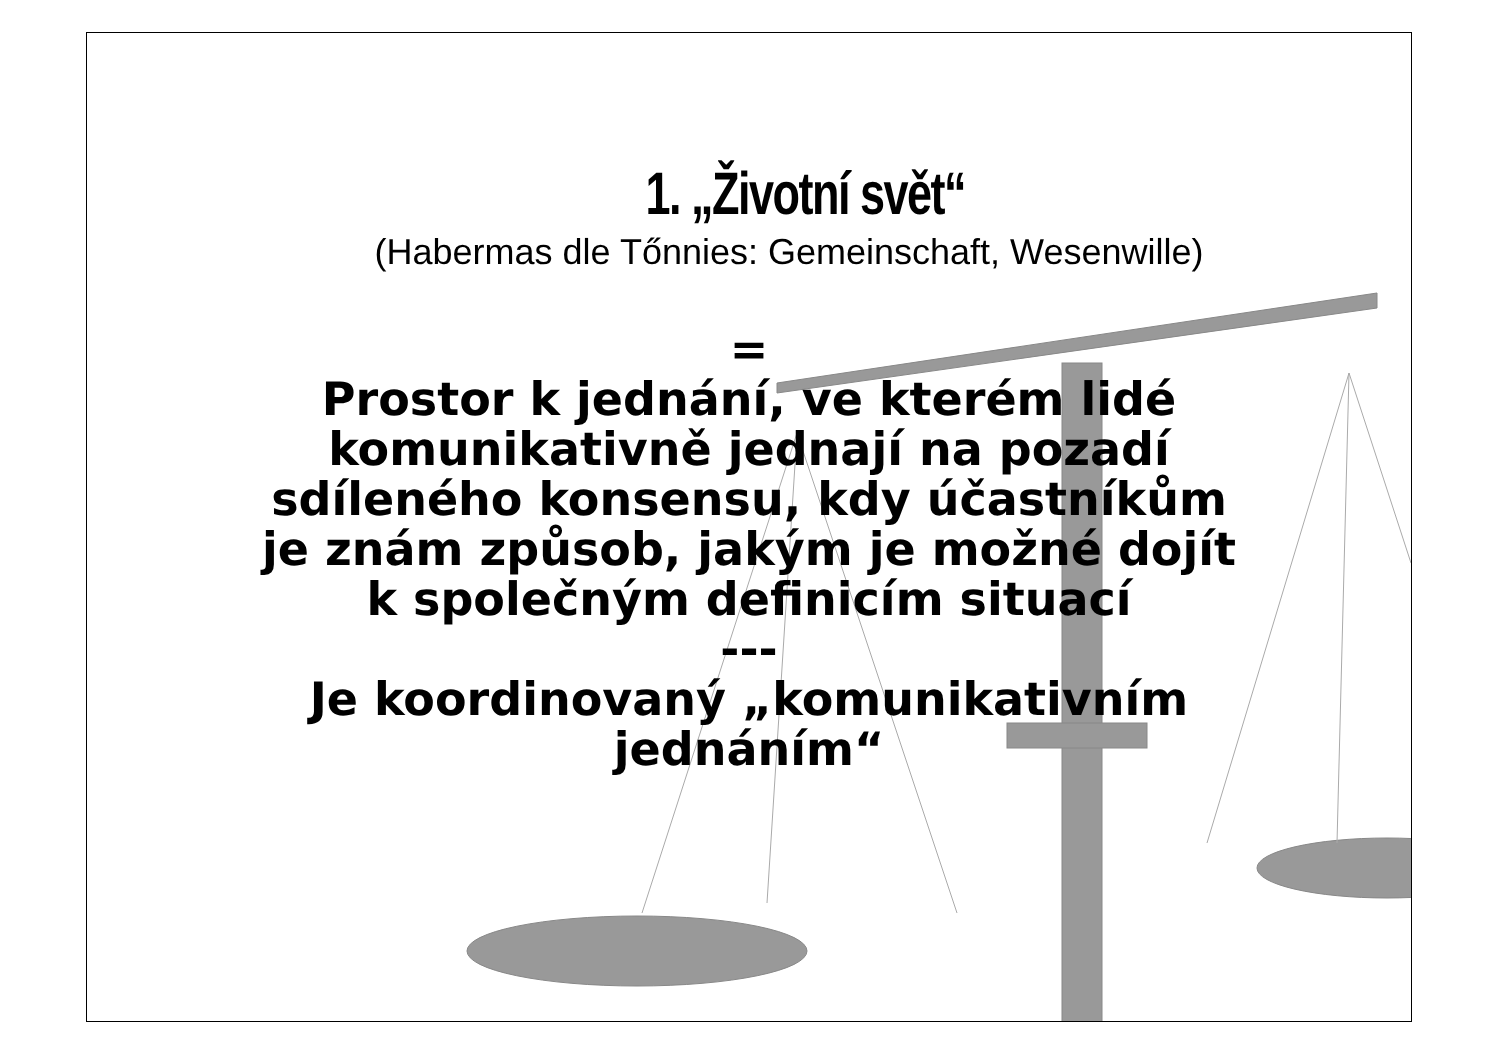1. „Životní svět“
(Habermas dle Tőnnies: Gemeinschaft, Wesenwille)
=
Prostor k jednání, ve kterém lidé
komunikativně jednají na pozadí
sdíleného konsensu, kdy účastníkům
je znám způsob, jakým je možné dojít
k společným definicím situací
---
Je koordinovaný „komunikativním
jednáním“